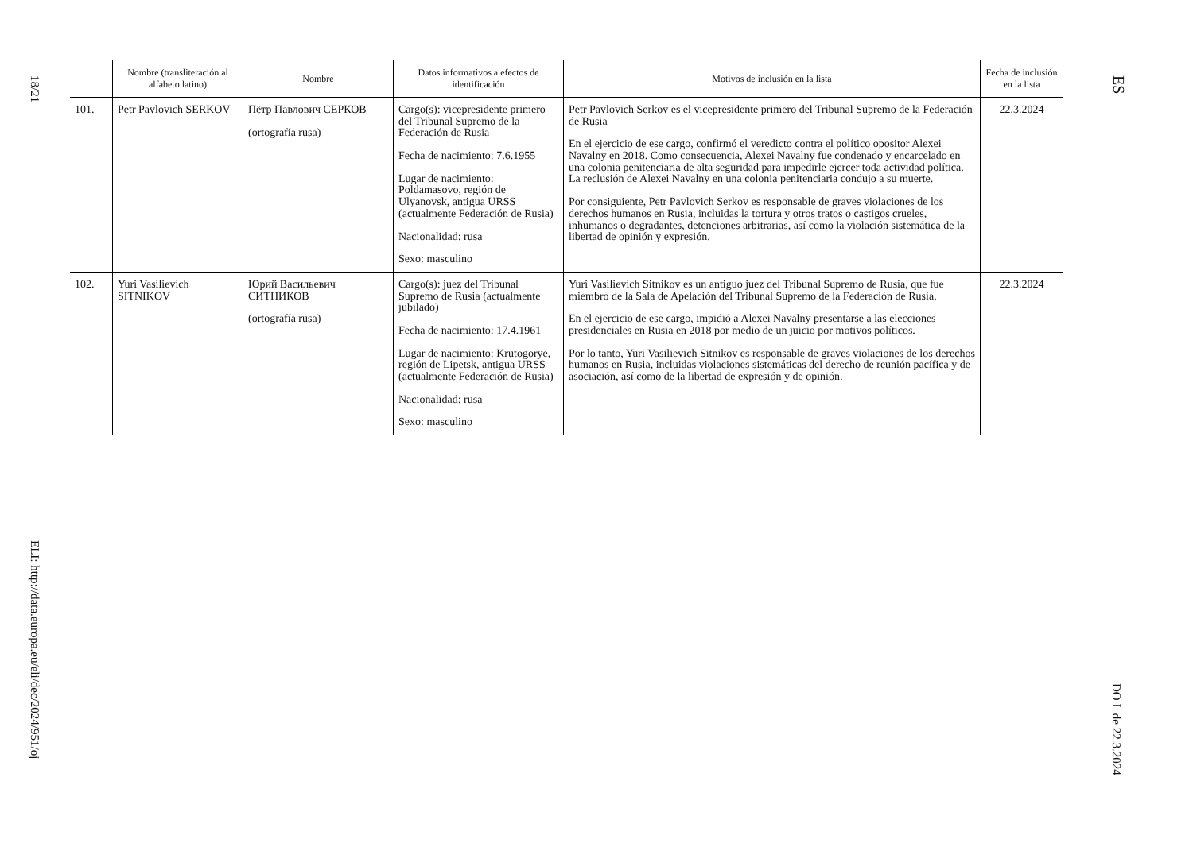18/21
ELI: http://data.europa.eu/eli/dec/2024/951/oj
ES
DO L de 22.3.2024
| | Nombre (transliteración al alfabeto latino) | Nombre | Datos informativos a efectos de identificación | Motivos de inclusión en la lista | Fecha de inclusión en la lista |
| --- | --- | --- | --- | --- | --- |
| 101. | Petr Pavlovich SERKOV | Пётр Павлович СЕРКОВ (ortografía rusa) | Cargo(s): vicepresidente primero del Tribunal Supremo de la Federación de Rusia Fecha de nacimiento: 7.6.1955 Lugar de nacimiento: Poldamasovo, región de Ulyanovsk, antigua URSS (actualmente Federación de Rusia) Nacionalidad: rusa Sexo: masculino | Petr Pavlovich Serkov es el vicepresidente primero del Tribunal Supremo de la Federación de Rusia En el ejercicio de ese cargo, confirmó el veredicto contra el político opositor Alexei Navalny en 2018. Como consecuencia, Alexei Navalny fue condenado y encarcelado en una colonia penitenciaria de alta seguridad para impedirle ejercer toda actividad política. La reclusión de Alexei Navalny en una colonia penitenciaria condujo a su muerte. Por consiguiente, Petr Pavlovich Serkov es responsable de graves violaciones de los derechos humanos en Rusia, incluidas la tortura y otros tratos o castigos crueles, inhumanos o degradantes, detenciones arbitrarias, así como la violación sistemática de la libertad de opinión y expresión. | 22.3.2024 |
| 102. | Yuri Vasilievich SITNIKOV | Юрий Васильевич СИТНИКОВ (ortografía rusa) | Cargo(s): juez del Tribunal Supremo de Rusia (actualmente jubilado) Fecha de nacimiento: 17.4.1961 Lugar de nacimiento: Krutogorye, región de Lipetsk, antigua URSS (actualmente Federación de Rusia) Nacionalidad: rusa Sexo: masculino | Yuri Vasilievich Sitnikov es un antiguo juez del Tribunal Supremo de Rusia, que fue miembro de la Sala de Apelación del Tribunal Supremo de la Federación de Rusia. En el ejercicio de ese cargo, impidió a Alexei Navalny presentarse a las elecciones presidenciales en Rusia en 2018 por medio de un juicio por motivos políticos. Por lo tanto, Yuri Vasilievich Sitnikov es responsable de graves violaciones de los derechos humanos en Rusia, incluidas violaciones sistemáticas del derecho de reunión pacífica y de asociación, así como de la libertad de expresión y de opinión. | 22.3.2024 |